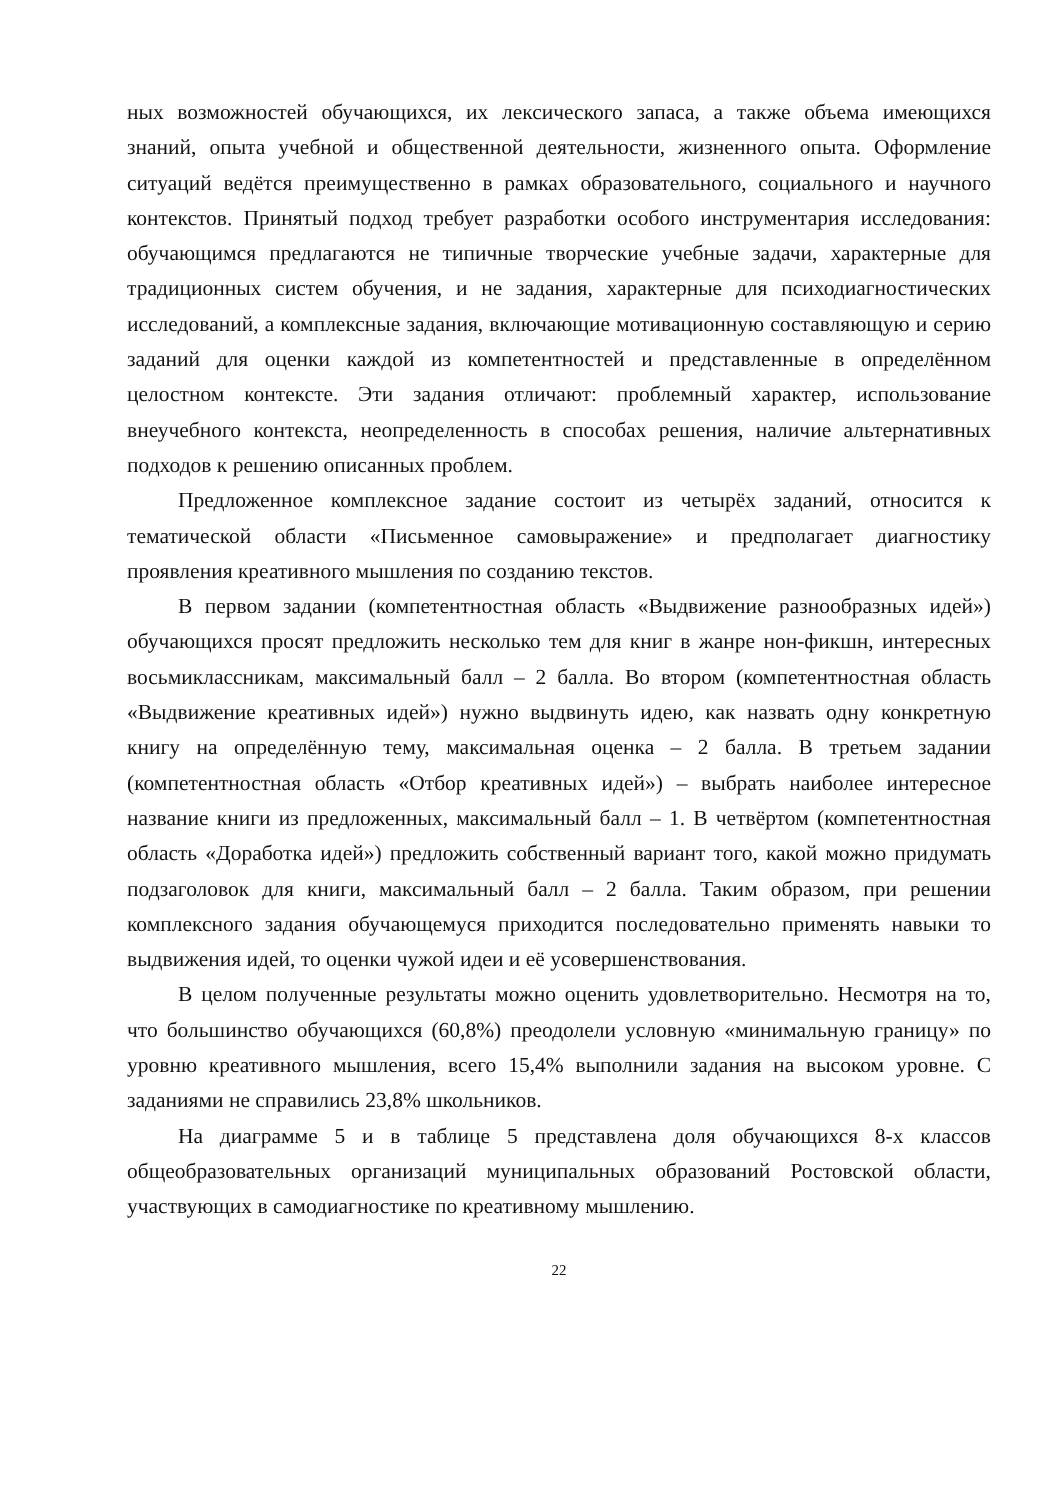ных возможностей обучающихся, их лексического запаса, а также объема имеющихся знаний, опыта учебной и общественной деятельности, жизненного опыта. Оформление ситуаций ведётся преимущественно в рамках образовательного, социального и научного контекстов. Принятый подход требует разработки особого инструментария исследования: обучающимся предлагаются не типичные творческие учебные задачи, характерные для традиционных систем обучения, и не задания, характерные для психодиагностических исследований, а комплексные задания, включающие мотивационную составляющую и серию заданий для оценки каждой из компетентностей и представленные в определённом целостном контексте. Эти задания отличают: проблемный характер, использование внеучебного контекста, неопределенность в способах решения, наличие альтернативных подходов к решению описанных проблем.
Предложенное комплексное задание состоит из четырёх заданий, относится к тематической области «Письменное самовыражение» и предполагает диагностику проявления креативного мышления по созданию текстов.
В первом задании (компетентностная область «Выдвижение разнообразных идей») обучающихся просят предложить несколько тем для книг в жанре нон-фикшн, интересных восьмиклассникам, максимальный балл – 2 балла. Во втором (компетентностная область «Выдвижение креативных идей») нужно выдвинуть идею, как назвать одну конкретную книгу на определённую тему, максимальная оценка – 2 балла. В третьем задании (компетентностная область «Отбор креативных идей») – выбрать наиболее интересное название книги из предложенных, максимальный балл – 1. В четвёртом (компетентностная область «Доработка идей») предложить собственный вариант того, какой можно придумать подзаголовок для книги, максимальный балл – 2 балла. Таким образом, при решении комплексного задания обучающемуся приходится последовательно применять навыки то выдвижения идей, то оценки чужой идеи и её усовершенствования.
В целом полученные результаты можно оценить удовлетворительно. Несмотря на то, что большинство обучающихся (60,8%) преодолели условную «минимальную границу» по уровню креативного мышления, всего 15,4% выполнили задания на высоком уровне. С заданиями не справились 23,8% школьников.
На диаграмме 5 и в таблице 5 представлена доля обучающихся 8-х классов общеобразовательных организаций муниципальных образований Ростовской области, участвующих в самодиагностике по креативному мышлению.
22